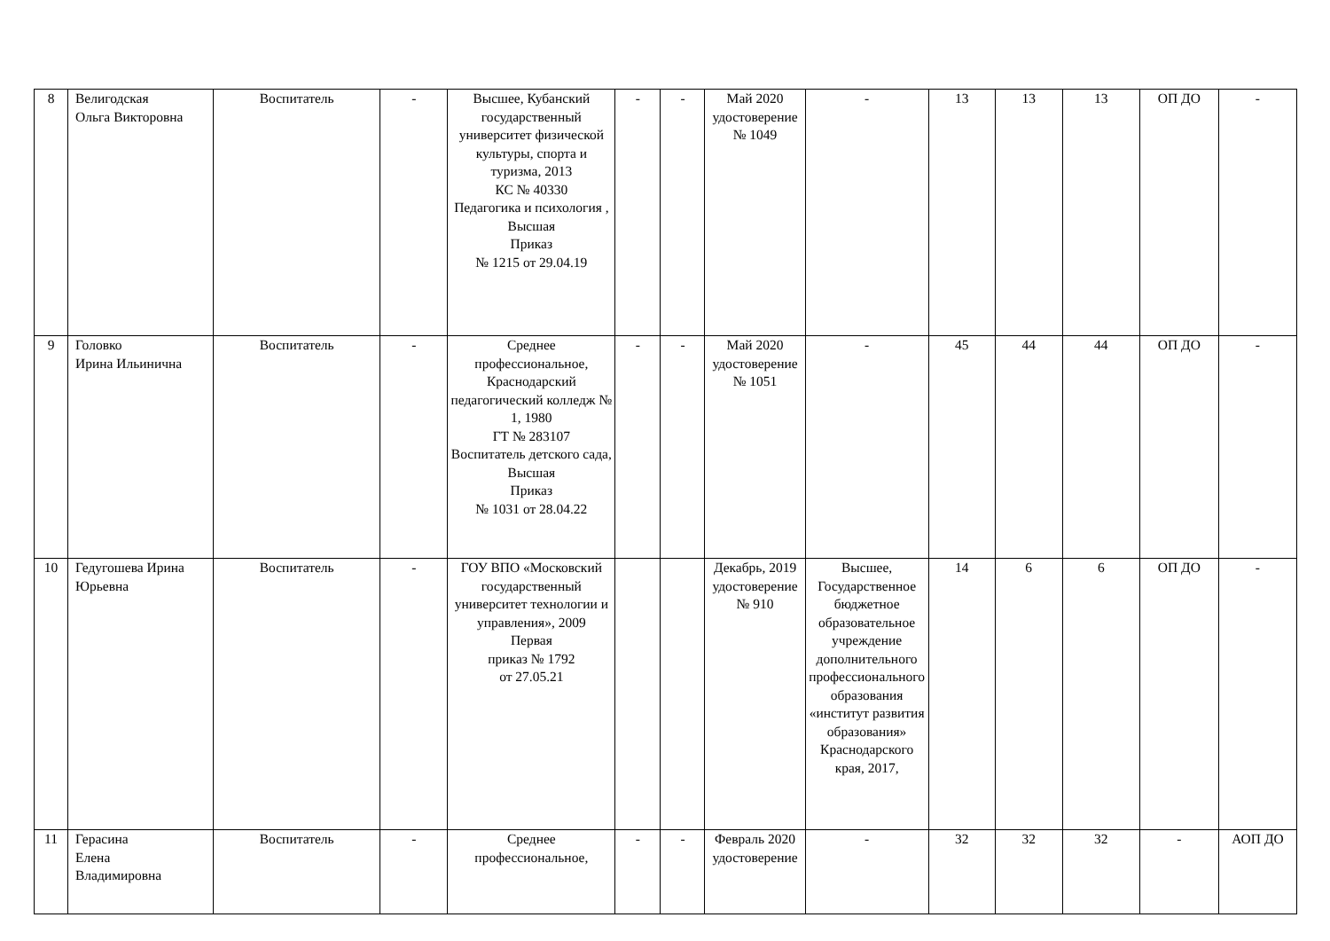| 8 | Велигодская Ольга Викторовна | Воспитатель | - | Высшее, Кубанский государственный университет физической культуры, спорта и туризма, 2013 КС № 40330 Педагогика и психология , Высшая Приказ № 1215 от 29.04.19 | - | - | Май 2020 удостоверение № 1049 | - | 13 | 13 | 13 | ОП ДО | - |
| 9 | Головко Ирина Ильинична | Воспитатель | - | Среднее профессиональное, Краснодарский педагогический колледж № 1, 1980 ГТ № 283107 Воспитатель детского сада, Высшая Приказ № 1031 от 28.04.22 | - | - | Май 2020 удостоверение № 1051 | - | 45 | 44 | 44 | ОП ДО | - |
| 10 | Гедугошева Ирина Юрьевна | Воспитатель | - | ГОУ ВПО «Московский государственный университет технологии и управления», 2009 Первая приказ № 1792 от 27.05.21 | | | Декабрь, 2019 удостоверение № 910 | Высшее, Государственное бюджетное образовательное учреждение дополнительного профессионального образования «институт развития образования» Краснодарского края, 2017, | 14 | 6 | 6 | ОП ДО | - |
| 11 | Герасина Елена Владимировна | Воспитатель | - | Среднее профессиональное, | - | - | Февраль 2020 удостоверение | - | 32 | 32 | 32 | - | АОП ДО |